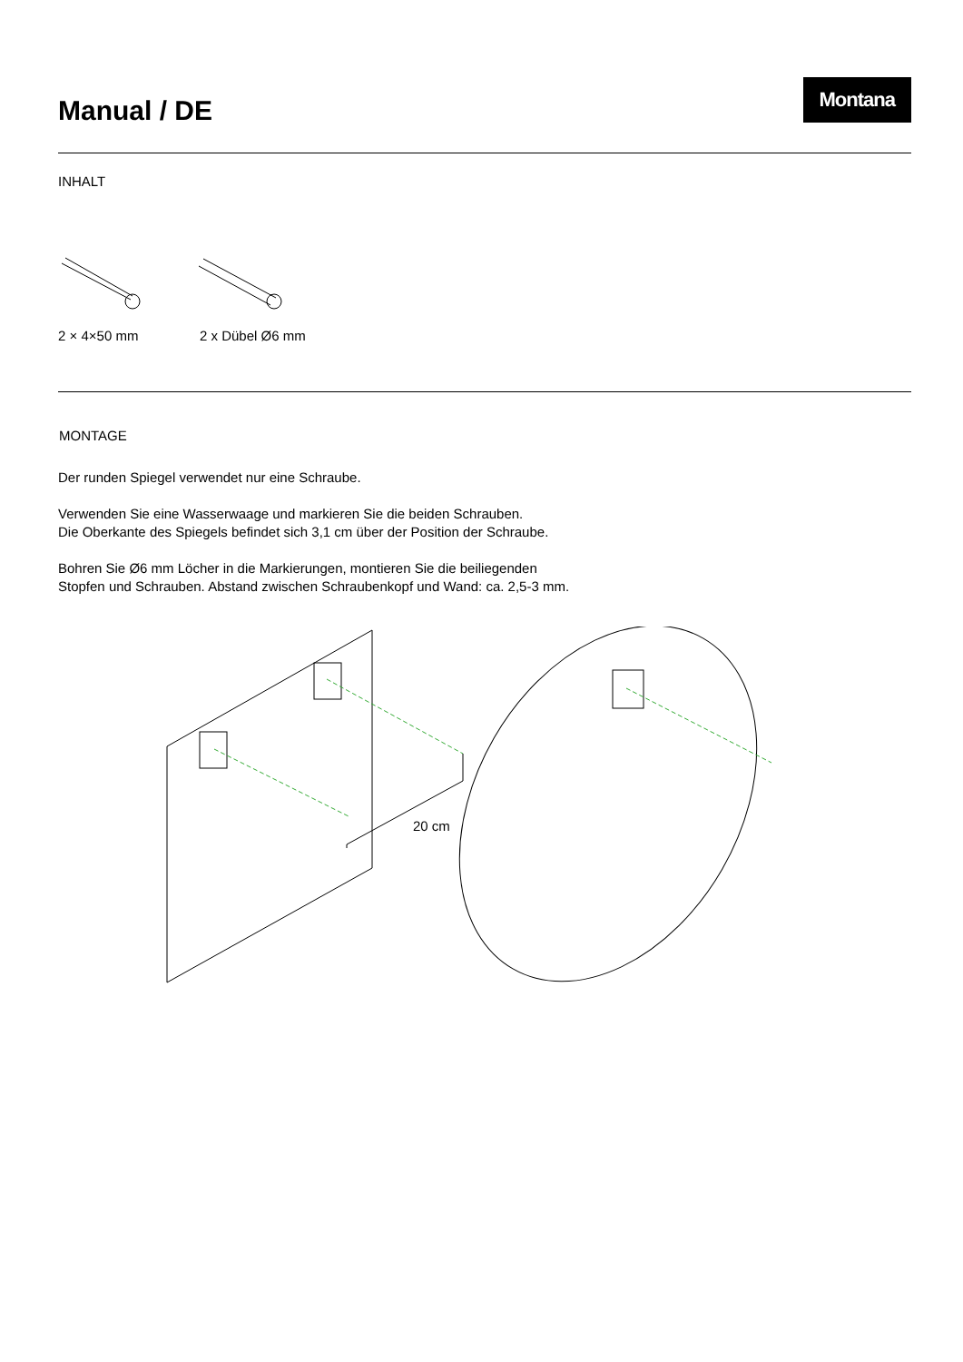Manual / DE
Montana
INHALT
2 × 4×50 mm 2 x Dübel Ø6 mm
MONTAGE
Der runden Spiegel verwendet nur eine Schraube.
Verwenden Sie eine Wasserwaage und markieren Sie die beiden Schrauben.
Die Oberkante des Spiegels befindet sich 3,1 cm über der Position der Schraube.
Bohren Sie Ø6 mm Löcher in die Markierungen, montieren Sie die beiliegenden
Stopfen und Schrauben. Abstand zwischen Schraubenkopf und Wand: ca. 2,5-3 mm.
20 cm